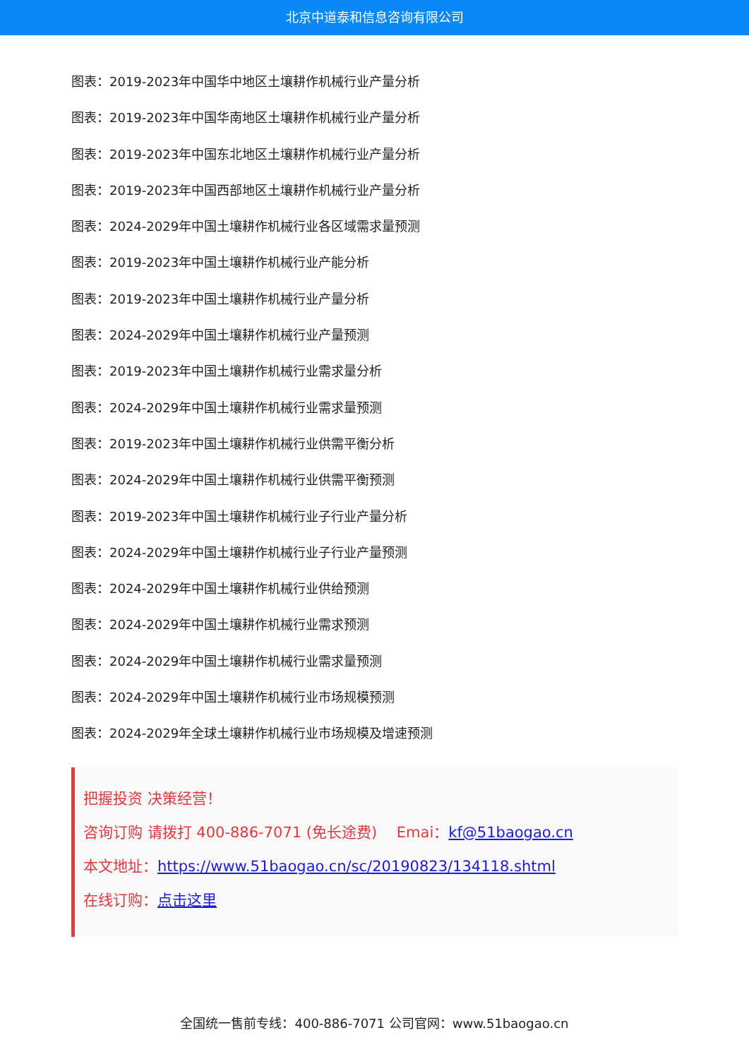北京中道泰和信息咨询有限公司
图表：2019-2023年中国华中地区土壤耕作机械行业产量分析
图表：2019-2023年中国华南地区土壤耕作机械行业产量分析
图表：2019-2023年中国东北地区土壤耕作机械行业产量分析
图表：2019-2023年中国西部地区土壤耕作机械行业产量分析
图表：2024-2029年中国土壤耕作机械行业各区域需求量预测
图表：2019-2023年中国土壤耕作机械行业产能分析
图表：2019-2023年中国土壤耕作机械行业产量分析
图表：2024-2029年中国土壤耕作机械行业产量预测
图表：2019-2023年中国土壤耕作机械行业需求量分析
图表：2024-2029年中国土壤耕作机械行业需求量预测
图表：2019-2023年中国土壤耕作机械行业供需平衡分析
图表：2024-2029年中国土壤耕作机械行业供需平衡预测
图表：2019-2023年中国土壤耕作机械行业子行业产量分析
图表：2024-2029年中国土壤耕作机械行业子行业产量预测
图表：2024-2029年中国土壤耕作机械行业供给预测
图表：2024-2029年中国土壤耕作机械行业需求预测
图表：2024-2029年中国土壤耕作机械行业需求量预测
图表：2024-2029年中国土壤耕作机械行业市场规模预测
图表：2024-2029年全球土壤耕作机械行业市场规模及增速预测
把握投资 决策经营！
咨询订购 请拨打 400-886-7071 (免长途费)　 Emai：kf@51baogao.cn
本文地址：https://www.51baogao.cn/sc/20190823/134118.shtml
在线订购：点击这里
全国统一售前专线：400-886-7071 公司官网：www.51baogao.cn